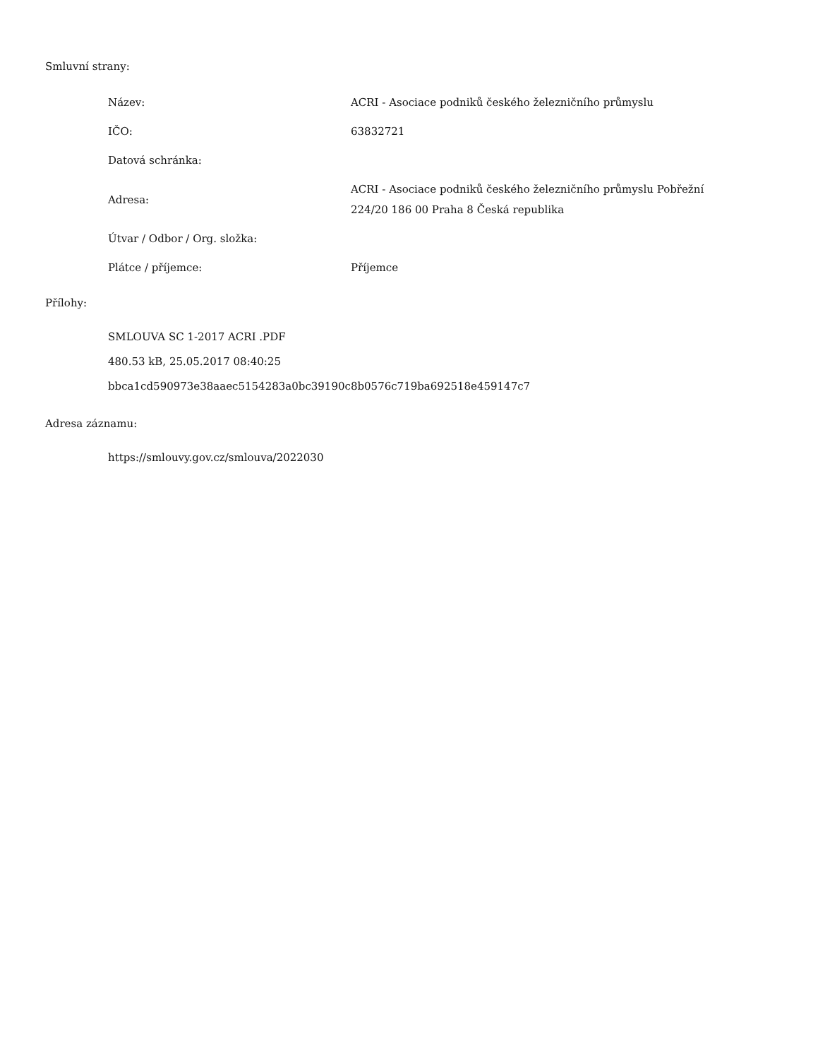Smluvní strany:
| Název: | ACRI - Asociace podniků českého železničního průmyslu |
| IČO: | 63832721 |
| Datová schránka: | |
| Adresa: | ACRI - Asociace podniků českého železničního průmyslu Pobřežní 224/20 186 00 Praha 8 Česká republika |
| Útvar / Odbor / Org. složka: | |
| Plátce / příjemce: | Příjemce |
Přílohy:
SMLOUVA SC 1-2017 ACRI .PDF
480.53 kB, 25.05.2017 08:40:25
bbca1cd590973e38aaec5154283a0bc39190c8b0576c719ba692518e459147c7
Adresa záznamu:
https://smlouvy.gov.cz/smlouva/2022030